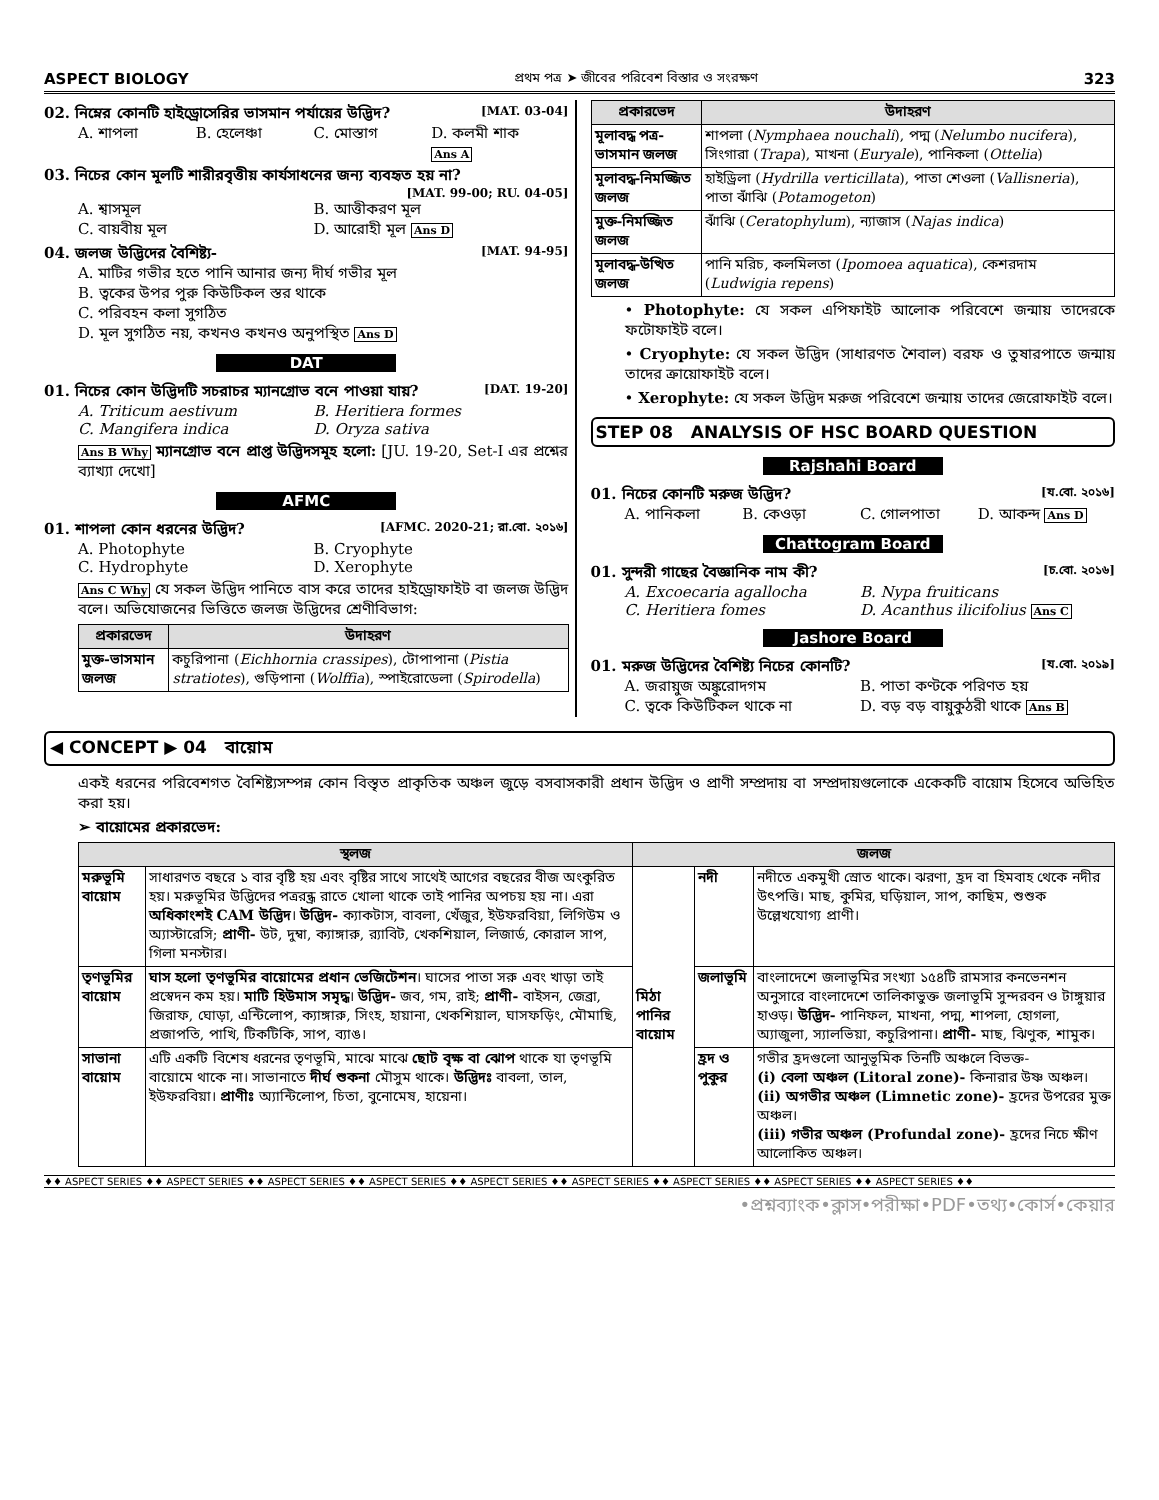ASPECT BIOLOGY প্রথম পত্র ➤ জীবের পরিবেশ বিস্তার ও সংরক্ষণ 323
02. নিম্নের কোনটি হাইড্রোসেরির ভাসমান পর্যায়ের উদ্ভিদ? [MAT. 03-04]
A. শাপলা B. হেলেঞ্চা C. মোস্তাগ D. কলমী শাক Ans A
03. নিচের কোন মূলটি শারীরবৃত্তীয় কার্যসাধনের জন্য ব্যবহৃত হয় না?
[MAT. 99-00; RU. 04-05]
A. শ্বাসমূল B. আত্তীকরণ মূল C. বায়বীয় মূল D. আরোহী মূল Ans D
04. জলজ উদ্ভিদের বৈশিষ্ট্য- [MAT. 94-95]
A. মাটির গভীর হতে পানি আনার জন্য দীর্ঘ গভীর মূল B. ত্বকের উপর পুরু কিউটিকল স্তর থাকে C. পরিবহন কলা সুগঠিত D. মূল সুগঠিত নয়, কখনও কখনও অনুপস্থিত Ans D
DAT
01. নিচের কোন উদ্ভিদটি সচরাচর ম্যানগ্রোভ বনে পাওয়া যায়? [DAT. 19-20]
A. Triticum aestivum B. Heritiera formes C. Mangifera indica D. Oryza sativa
Ans B Why ম্যানগ্রোভ বনে প্রাপ্ত উদ্ভিদসমূহ হলো: [JU. 19-20, Set-I এর প্রশ্নের ব্যাখ্যা দেখো]
AFMC
01. শাপলা কোন ধরনের উদ্ভিদ? [AFMC. 2020-21; রা.বো. ২০১৬]
A. Photophyte B. Cryophyte C. Hydrophyte D. Xerophyte
Ans C Why যে সকল উদ্ভিদ পানিতে বাস করে তাদের হাইড্রোফাইট বা জলজ উদ্ভিদ বলে। অভিযোজনের ভিত্তিতে জলজ উদ্ভিদের শ্রেণীবিভাগ:
| প্রকারভেদ | উদাহরণ |
| --- | --- |
| মুক্ত-ভাসমান জলজ | কচুরিপানা ( Eichhornia crassipes ), টোপাপানা ( Pistia stratiotes ), গুড়িপানা ( Wolffia ), স্পাইরোডেলা ( Spirodella ) |
| প্রকারভেদ | উদাহরণ |
| --- | --- |
| মূলাবদ্ধ পত্র-ভাসমান জলজ | শাপলা ( Nymphaea nouchali ), পদ্ম ( Nelumbo nucifera ), সিংগারা ( Trapa ), মাখনা ( Euryale ), পানিকলা ( Ottelia ) |
| মূলাবদ্ধ-নিমজ্জিত জলজ | হাইড্রিলা ( Hydrilla verticillata ), পাতা শেওলা ( Vallisneria ), পাতা ঝাঁঝি ( Potamogeton ) |
| মুক্ত-নিমজ্জিত জলজ | ঝাঁঝি ( Ceratophylum ), ন্যাজাস ( Najas indica ) |
| মূলাবদ্ধ-উত্থিত জলজ | পানি মরিচ, কলমিলতা ( Ipomoea aquatica ), কেশরদাম ( Ludwigia repens ) |
• Photophyte: যে সকল এপিফাইট আলোক পরিবেশে জন্মায় তাদেরকে ফটোফাইট বলে।
• Cryophyte: যে সকল উদ্ভিদ (সাধারণত শৈবাল) বরফ ও তুষারপাতে জন্মায় তাদের ক্রায়োফাইট বলে।
• Xerophyte: যে সকল উদ্ভিদ মরুজ পরিবেশে জন্মায় তাদের জেরোফাইট বলে।
STEP 08 ANALYSIS OF HSC BOARD QUESTION
Rajshahi Board
01. নিচের কোনটি মরুজ উদ্ভিদ? [য.বো. ২০১৬]
A. পানিকলা B. কেওড়া C. গোলপাতা D. আকন্দ Ans D
Chattogram Board
01. সুন্দরী গাছের বৈজ্ঞানিক নাম কী? [চ.বো. ২০১৬]
A. Excoecaria agallocha B. Nypa fruiticans C. Heritiera fomes D. Acanthus ilicifolius Ans C
Jashore Board
01. মরুজ উদ্ভিদের বৈশিষ্ট্য নিচের কোনটি? [য.বো. ২০১৯]
A. জরায়ুজ অঙ্কুরোদগম B. পাতা কণ্টকে পরিণত হয় C. ত্বকে কিউটিকল থাকে না D. বড় বড় বায়ুকুঠরী থাকে Ans B
◀ CONCEPT ▶ 04 বায়োম
একই ধরনের পরিবেশগত বৈশিষ্ট্যসম্পন্ন কোন বিস্তৃত প্রাকৃতিক অঞ্চল জুড়ে বসবাসকারী প্রধান উদ্ভিদ ও প্রাণী সম্প্রদায় বা সম্প্রদায়গুলোকে একেকটি বায়োম হিসেবে অভিহিত করা হয়।
➢ বায়োমের প্রকারভেদ:
| স্থলজ | | জলজ | | |
| --- | --- | --- | --- | --- |
| মরুভূমি বায়োম | সাধারণত বছরে ১ বার বৃষ্টি হয় এবং বৃষ্টির সাথে সাথেই আগের বছরের বীজ অংকুরিত হয়। মরুভূমির উদ্ভিদের পত্ররন্ধ্র রাতে খোলা থাকে তাই পানির অপচয় হয় না। এরা অধিকাংশই CAM উদ্ভিদ । উদ্ভিদ- ক্যাকটাস, বাবলা, খেঁজুর, ইউফরবিয়া, লিগিউম ও অ্যাস্টারেসি; প্রাণী- উট, দুম্বা, ক্যাঙ্গারু, র‍্যাবিট, খেকশিয়াল, লিজার্ড, কোরাল সাপ, গিলা মনস্টার। | মিঠা পানির বায়োম | নদী | নদীতে একমুখী স্রোত থাকে। ঝরণা, হ্রদ বা হিমবাহ থেকে নদীর উৎপত্তি। মাছ, কুমির, ঘড়িয়াল, সাপ, কাছিম, শুশুক উল্লেখযোগ্য প্রাণী। |
| তৃণভূমির বায়োম | ঘাস হলো তৃণভূমির বায়োমের প্রধান ভেজিটেশন । ঘাসের পাতা সরু এবং খাড়া তাই প্রস্বেদন কম হয়। মাটি হিউমাস সমৃদ্ধ । উদ্ভিদ- জব, গম, রাই; প্রাণী- বাইসন, জেব্রা, জিরাফ, ঘোড়া, এন্টিলোপ, ক্যাঙ্গারু, সিংহ, হায়ানা, খেকশিয়াল, ঘাসফড়িং, মৌমাছি, প্রজাপতি, পাখি, টিকটিকি, সাপ, ব্যাঙ। | | জলাভূমি | বাংলাদেশে জলাভূমির সংখ্যা ১৫৪টি রামসার কনভেনশন অনুসারে বাংলাদেশে তালিকাভুক্ত জলাভূমি সুন্দরবন ও টাঙ্গুয়ার হাওড়। উদ্ভিদ- পানিফল, মাখনা, পদ্ম, শাপলা, হোগলা, অ্যাজুলা, স্যালভিয়া, কচুরিপানা। প্রাণী- মাছ, ঝিণুক, শামুক। |
| সাভানা বায়োম | এটি একটি বিশেষ ধরনের তৃণভূমি, মাঝে মাঝে ছোট বৃক্ষ বা ঝোপ থাকে যা তৃণভূমি বায়োমে থাকে না। সাভানাতে দীর্ঘ শুকনা মৌসুম থাকে। উদ্ভিদঃ বাবলা, তাল, ইউফরবিয়া। প্রাণীঃ অ্যান্টিলোপ, চিতা, বুনোমেষ, হায়েনা। | | হ্রদ ও পুকুর | গভীর হ্রদগুলো আনুভূমিক তিনটি অঞ্চলে বিভক্ত- (i) বেলা অঞ্চল (Litoral zone)- কিনারার উষ্ণ অঞ্চল। (ii) অগভীর অঞ্চল (Limnetic zone)- হ্রদের উপরের মুক্ত অঞ্চল। (iii) গভীর অঞ্চল (Profundal zone)- হ্রদের নিচে ক্ষীণ আলোকিত অঞ্চল। |
♦♦ ASPECT SERIES ♦♦ ASPECT SERIES ♦♦ ASPECT SERIES ♦♦ ASPECT SERIES ♦♦ ASPECT SERIES ♦♦ ASPECT SERIES ♦♦ ASPECT SERIES ♦♦ ASPECT SERIES ♦♦ ASPECT SERIES ♦♦
•প্রশ্নব্যাংক•ক্লাস•পরীক্ষা•PDF•তথ্য•কোর্স•কেয়ার